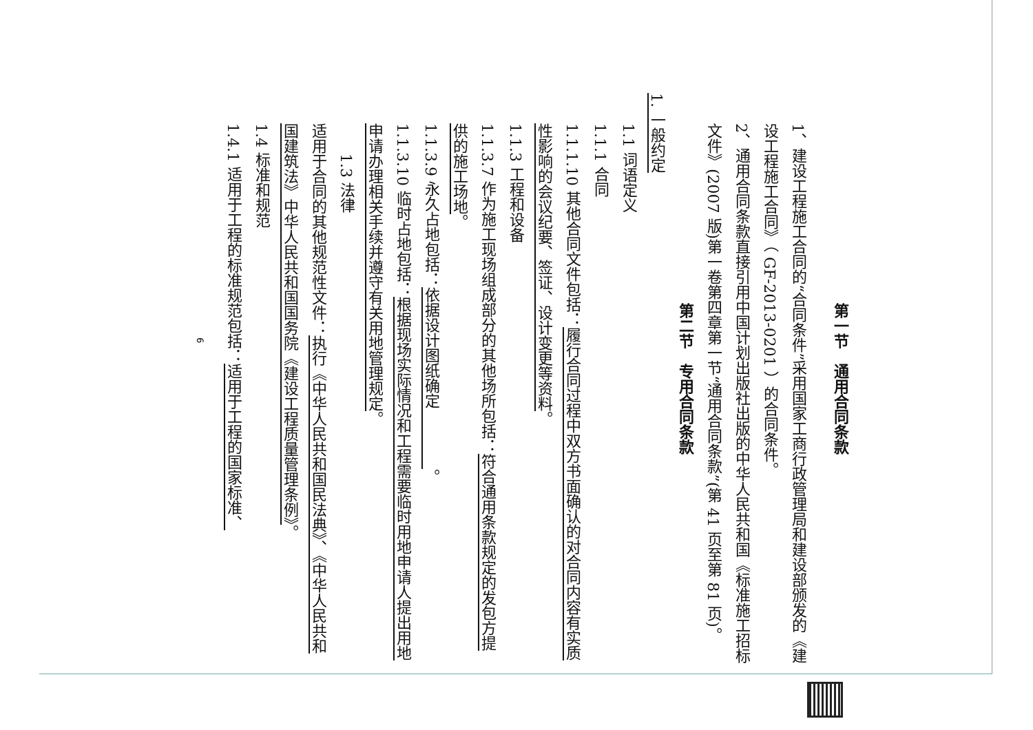第一节　通用合同条款
1、建设工程施工合同的“合同条件”采用国家工商行政管理局和建设部颁发的《建设工程施工合同》（ GF-2013-0201 ）的合同条件。
2、通用合同条款直接引用中国计划出版社出版的中华人民共和国《标准施工招标文件》(2007 版)第一卷第四章第一节“通用合同条款”(第 41 页至第 81 页)。
第二节　专用合同条款
1. 一般约定
1.1 词语定义
1.1.1 合同
1.1.1.10 其他合同文件包括：履行合同过程中双方书面确认的对合同内容有实质性影响的会议纪要、签证、设计变更等资料。
1.1.3 工程和设备
1.1.3.7 作为施工现场组成部分的其他场所包括：符合通用条款规定的发包方提供的施工场地。
1.1.3.9 永久占地包括：依据设计图纸确定　　　　。
1.1.3.10 临时占地包括：根据现场实际情况和工程需要临时用地申请人提出用地申请办理相关手续并遵守有关用地管理规定。
1.3 法律
适用于合同的其他规范性文件：执行《中华人民共和国民法典》、《中华人民共和国建筑法》中华人民共和国国务院《建设工程质量管理条例》。
1.4 标准和规范
1.4.1 适用于工程的标准规范包括：适用于工程的国家标准、
6